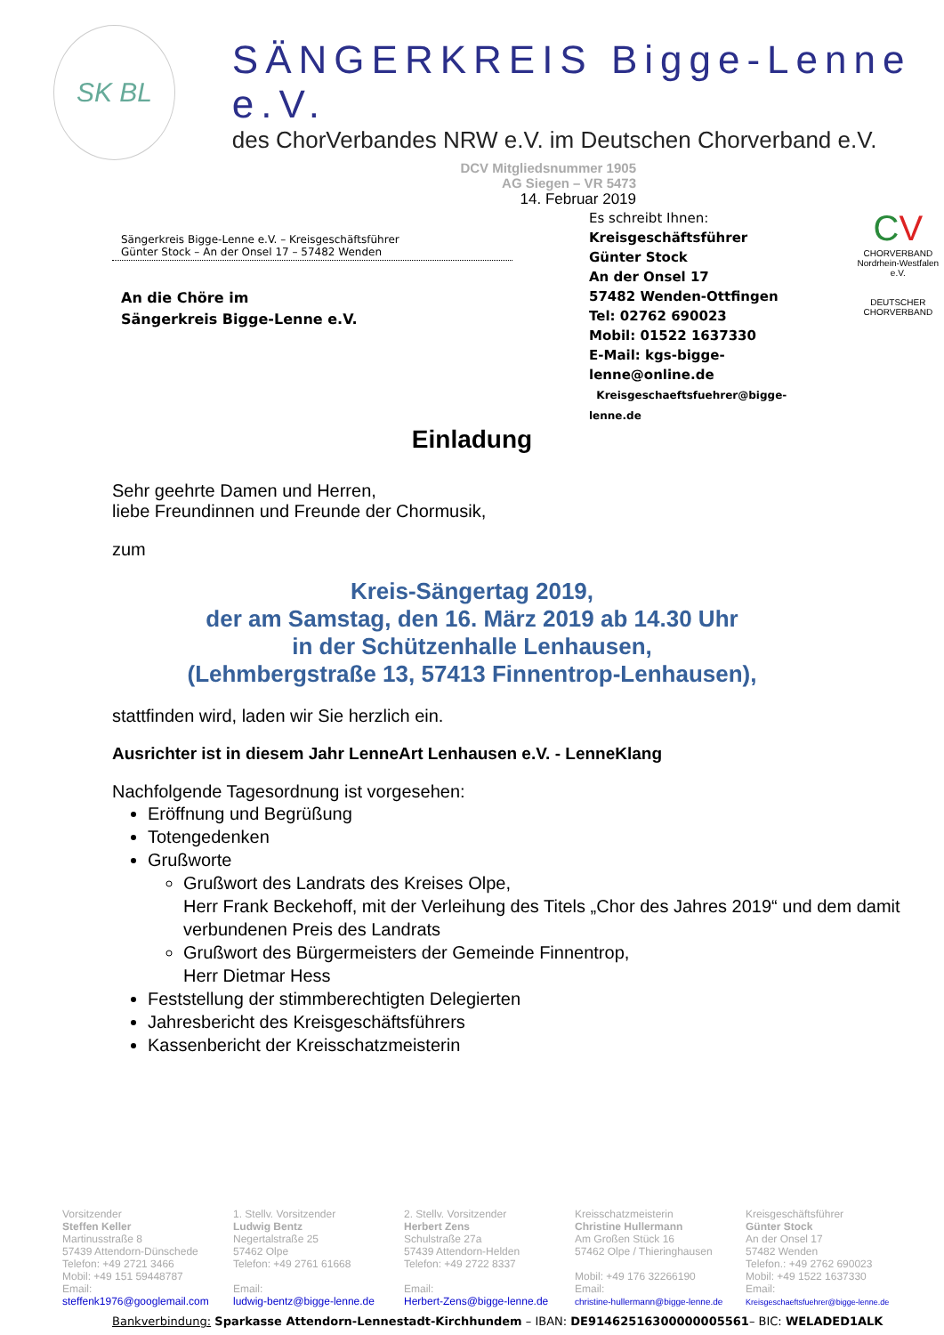SK BL
SÄNGERKREIS Bigge-Lenne e.V.
des ChorVerbandes NRW e.V. im Deutschen Chorverband e.V.
DCV Mitgliedsnummer 1905
AG Siegen – VR 5473
14. Februar 2019
Sängerkreis Bigge-Lenne e.V. – Kreisgeschäftsführer
Günter Stock – An der Onsel 17 – 57482 Wenden
An die Chöre im
Sängerkreis Bigge-Lenne e.V.
Es schreibt Ihnen:
Kreisgeschäftsführer
Günter Stock
An der Onsel 17
57482 Wenden-Ottfingen
Tel: 02762 690023
Mobil: 01522 1637330
E-Mail: kgs-bigge-lenne@online.de
Kreisgeschaeftsfuehrer@bigge-lenne.de
CV
CHORVERBAND
Nordrhein-Westfalen e.V.
DEUTSCHER CHORVERBAND
Einladung
Sehr geehrte Damen und Herren,
liebe Freundinnen und Freunde der Chormusik,
zum
Kreis-Sängertag 2019,
der am Samstag, den 16. März 2019 ab 14.30 Uhr
in der Schützenhalle Lenhausen,
(Lehmbergstraße 13, 57413 Finnentrop-Lenhausen),
stattfinden wird, laden wir Sie herzlich ein.
Ausrichter ist in diesem Jahr LenneArt Lenhausen e.V. - LenneKlang
Nachfolgende Tagesordnung ist vorgesehen:
Eröffnung und Begrüßung
Totengedenken
Grußworte
Grußwort des Landrats des Kreises Olpe,
Herr Frank Beckehoff, mit der Verleihung des Titels „Chor des Jahres 2019“ und dem damit verbundenen Preis des Landrats
Grußwort des Bürgermeisters der Gemeinde Finnentrop,
Herr Dietmar Hess
Feststellung der stimmberechtigten Delegierten
Jahresbericht des Kreisgeschäftsführers
Kassenbericht der Kreisschatzmeisterin
Vorsitzender
Steffen Keller
Martinusstraße 8
57439 Attendorn-Dünschede
Telefon: +49 2721 3466
Mobil: +49 151 59448787
Email:
steffenk1976@googlemail.com
1. Stellv. Vorsitzender
Ludwig Bentz
Negertalstraße 25
57462 Olpe
Telefon: +49 2761 61668
Email:
ludwig-bentz@bigge-lenne.de
2. Stellv. Vorsitzender
Herbert Zens
Schulstraße 27a
57439 Attendorn-Helden
Telefon: +49 2722 8337
Email:
Herbert-Zens@bigge-lenne.de
Kreisschatzmeisterin
Christine Hullermann
Am Großen Stück 16
57462 Olpe / Thieringhausen
Mobil: +49 176 32266190
Email:
christine-hullermann@bigge-lenne.de
Kreisgeschäftsführer
Günter Stock
An der Onsel 17
57482 Wenden
Telefon.: +49 2762 690023
Mobil: +49 1522 1637330
Email:
Kreisgeschaeftsfuehrer@bigge-lenne.de
Bankverbindung: Sparkasse Attendorn-Lennestadt-Kirchhundem – IBAN: DE91462516300000005561– BIC: WELADED1ALK